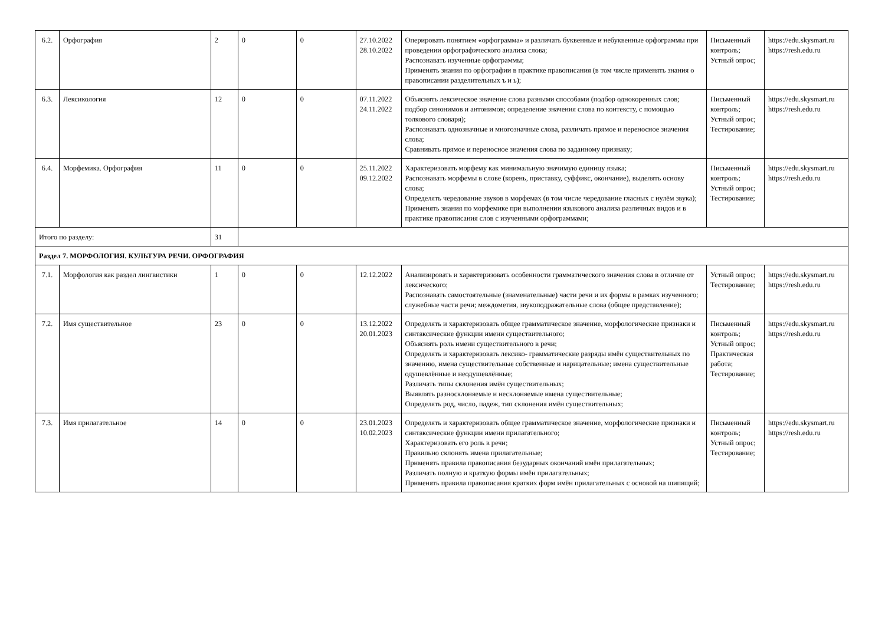| 6.2. | Орфография | 2 | 0 | 0 | 27.10.2022 28.10.2022 | Оперировать понятием «орфограмма» и различать буквенные и небуквенные орфограммы при проведении орфографического анализа слова; Распознавать изученные орфограммы; Применять знания по орфографии в практике правописания (в том числе применять знания о правописании разделительных ъ и ь); | Письменный контроль; Устный опрос; | https://edu.skysmart.ru https://resh.edu.ru |
| 6.3. | Лексикология | 12 | 0 | 0 | 07.11.2022 24.11.2022 | Объяснять лексическое значение слова разными способами (подбор однокоренных слов; подбор синонимов и антонимов; определение значения слова по контексту, с помощью толкового словаря); Распознавать однозначные и многозначные слова, различать прямое и переносное значения слова; Сравнивать прямое и переносное значения слова по заданному признаку; | Письменный контроль; Устный опрос; Тестирование; | https://edu.skysmart.ru https://resh.edu.ru |
| 6.4. | Морфемика. Орфография | 11 | 0 | 0 | 25.11.2022 09.12.2022 | Характеризовать морфему как минимальную значимую единицу языка; Распознавать морфемы в слове (корень, приставку, суффикс, окончание), выделять основу слова; Определять чередование звуков в морфемах (в том числе чередование гласных с нулём звука); Применять знания по морфемике при выполнении языкового анализа различных видов и в практике правописания слов с изученными орфограммами; | Письменный контроль; Устный опрос; Тестирование; | https://edu.skysmart.ru https://resh.edu.ru |
| Итого по разделу: | | 31 | | | | | | |
| Раздел 7. МОРФОЛОГИЯ. КУЛЬТУРА РЕЧИ. ОРФОГРАФИЯ | | | | | | | | |
| 7.1. | Морфология как раздел лингвистики | 1 | 0 | 0 | 12.12.2022 | Анализировать и характеризовать особенности грамматического значения слова в отличие от лексического; Распознавать самостоятельные (знаменательные) части речи и их формы в рамках изученного; служебные части речи; междометия, звукоподражательные слова (общее представление); | Устный опрос; Тестирование; | https://edu.skysmart.ru https://resh.edu.ru |
| 7.2. | Имя существительное | 23 | 0 | 0 | 13.12.2022 20.01.2023 | Определять и характеризовать общее грамматическое значение, морфологические признаки и синтаксические функции имени существительного; Объяснять роль имени существительного в речи; Определять и характеризовать лексико- грамматические разряды имён существительных по значению, имена существительные собственные и нарицательные; имена существительные одушевлённые и неодушевлённые; Различать типы склонения имён существительных; Выявлять разносклоняемые и несклоняемые имена существительные; Определять род, число, падеж, тип склонения имён существительных; | Письменный контроль; Устный опрос; Практическая работа; Тестирование; | https://edu.skysmart.ru https://resh.edu.ru |
| 7.3. | Имя прилагательное | 14 | 0 | 0 | 23.01.2023 10.02.2023 | Определять и характеризовать общее грамматическое значение, морфологические признаки и синтаксические функции имени прилагательного; Характеризовать его роль в речи; Правильно склонять имена прилагательные; Применять правила правописания безударных окончаний имён прилагательных; Различать полную и краткую формы имён прилагательных; Применять правила правописания кратких форм имён прилагательных с основой на шипящий; | Письменный контроль; Устный опрос; Тестирование; | https://edu.skysmart.ru https://resh.edu.ru |